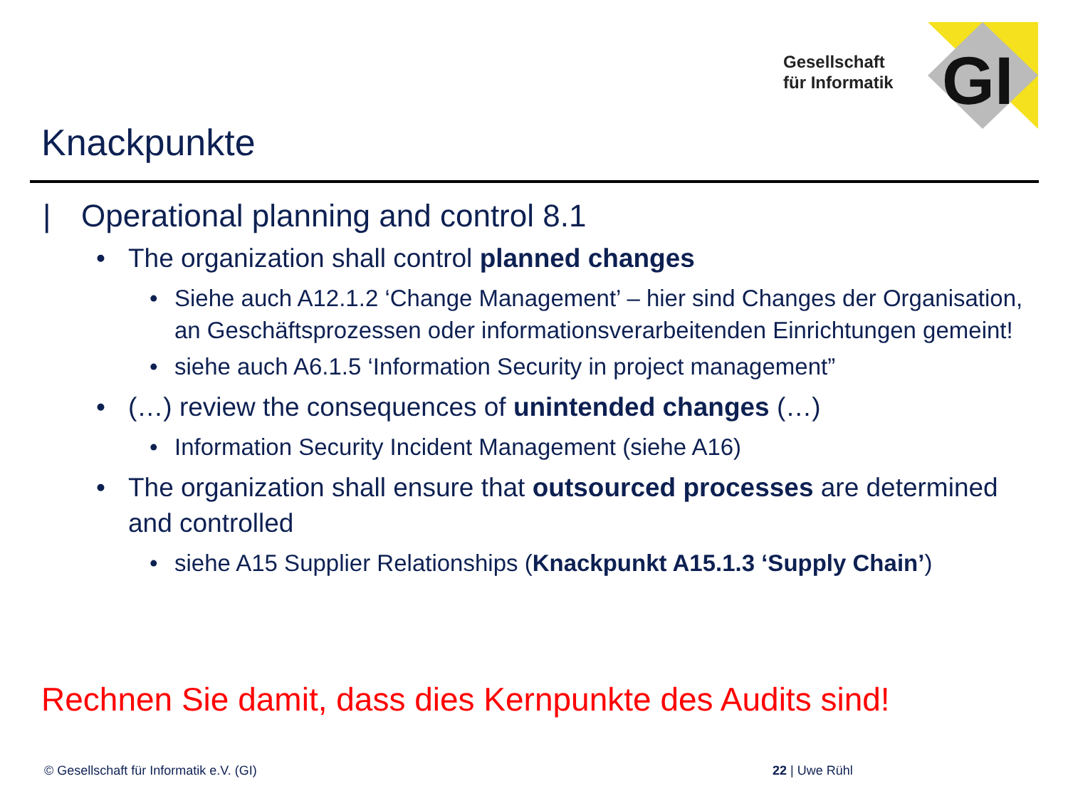Gesellschaft
für Informatik
GI
Knackpunkte
| Operational planning and control 8.1
• The organization shall control planned changes
• Siehe auch A12.1.2 ‘Change Management’ – hier sind Changes der Organisation, an Geschäftsprozessen oder informationsverarbeitenden Einrichtungen gemeint!
• siehe auch A6.1.5 ‘Information Security in project management”
• (…) review the consequences of unintended changes (…)
• Information Security Incident Management (siehe A16)
• The organization shall ensure that outsourced processes are determined and controlled
• siehe A15 Supplier Relationships (Knackpunkt A15.1.3 ‘Supply Chain’)
Rechnen Sie damit, dass dies Kernpunkte des Audits sind!
© Gesellschaft für Informatik e.V. (GI)
22 | Uwe Rühl